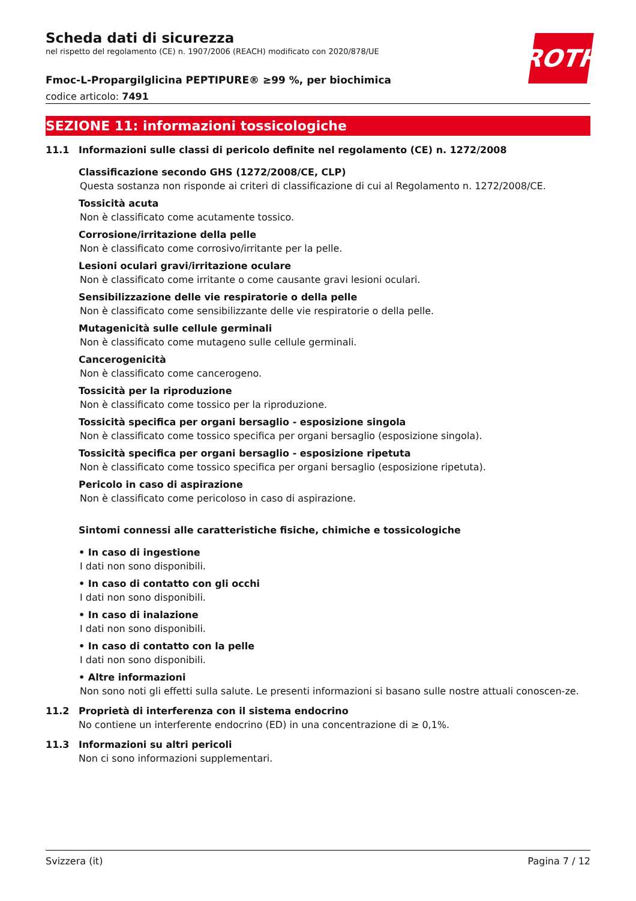ROTH
Scheda dati di sicurezza
nel rispetto del regolamento (CE) n. 1907/2006 (REACH) modificato con 2020/878/UE
Fmoc-L-Propargilglicina PEPTIPURE® ≥99 %, per biochimica
codice articolo: 7491
SEZIONE 11: informazioni tossicologiche
11.1 Informazioni sulle classi di pericolo definite nel regolamento (CE) n. 1272/2008
Classificazione secondo GHS (1272/2008/CE, CLP)
Questa sostanza non risponde ai criteri di classificazione di cui al Regolamento n. 1272/2008/CE.
Tossicità acuta
Non è classificato come acutamente tossico.
Corrosione/irritazione della pelle
Non è classificato come corrosivo/irritante per la pelle.
Lesioni oculari gravi/irritazione oculare
Non è classificato come irritante o come causante gravi lesioni oculari.
Sensibilizzazione delle vie respiratorie o della pelle
Non è classificato come sensibilizzante delle vie respiratorie o della pelle.
Mutagenicità sulle cellule germinali
Non è classificato come mutageno sulle cellule germinali.
Cancerogenicità
Non è classificato come cancerogeno.
Tossicità per la riproduzione
Non è classificato come tossico per la riproduzione.
Tossicità specifica per organi bersaglio - esposizione singola
Non è classificato come tossico specifica per organi bersaglio (esposizione singola).
Tossicità specifica per organi bersaglio - esposizione ripetuta
Non è classificato come tossico specifica per organi bersaglio (esposizione ripetuta).
Pericolo in caso di aspirazione
Non è classificato come pericoloso in caso di aspirazione.
Sintomi connessi alle caratteristiche fisiche, chimiche e tossicologiche
• In caso di ingestione
I dati non sono disponibili.
• In caso di contatto con gli occhi
I dati non sono disponibili.
• In caso di inalazione
I dati non sono disponibili.
• In caso di contatto con la pelle
I dati non sono disponibili.
• Altre informazioni
Non sono noti gli effetti sulla salute. Le presenti informazioni si basano sulle nostre attuali conoscen-ze.
11.2 Proprietà di interferenza con il sistema endocrino
No contiene un interferente endocrino (ED) in una concentrazione di ≥ 0,1%.
11.3 Informazioni su altri pericoli
Non ci sono informazioni supplementari.
Svizzera (it) Pagina 7 / 12